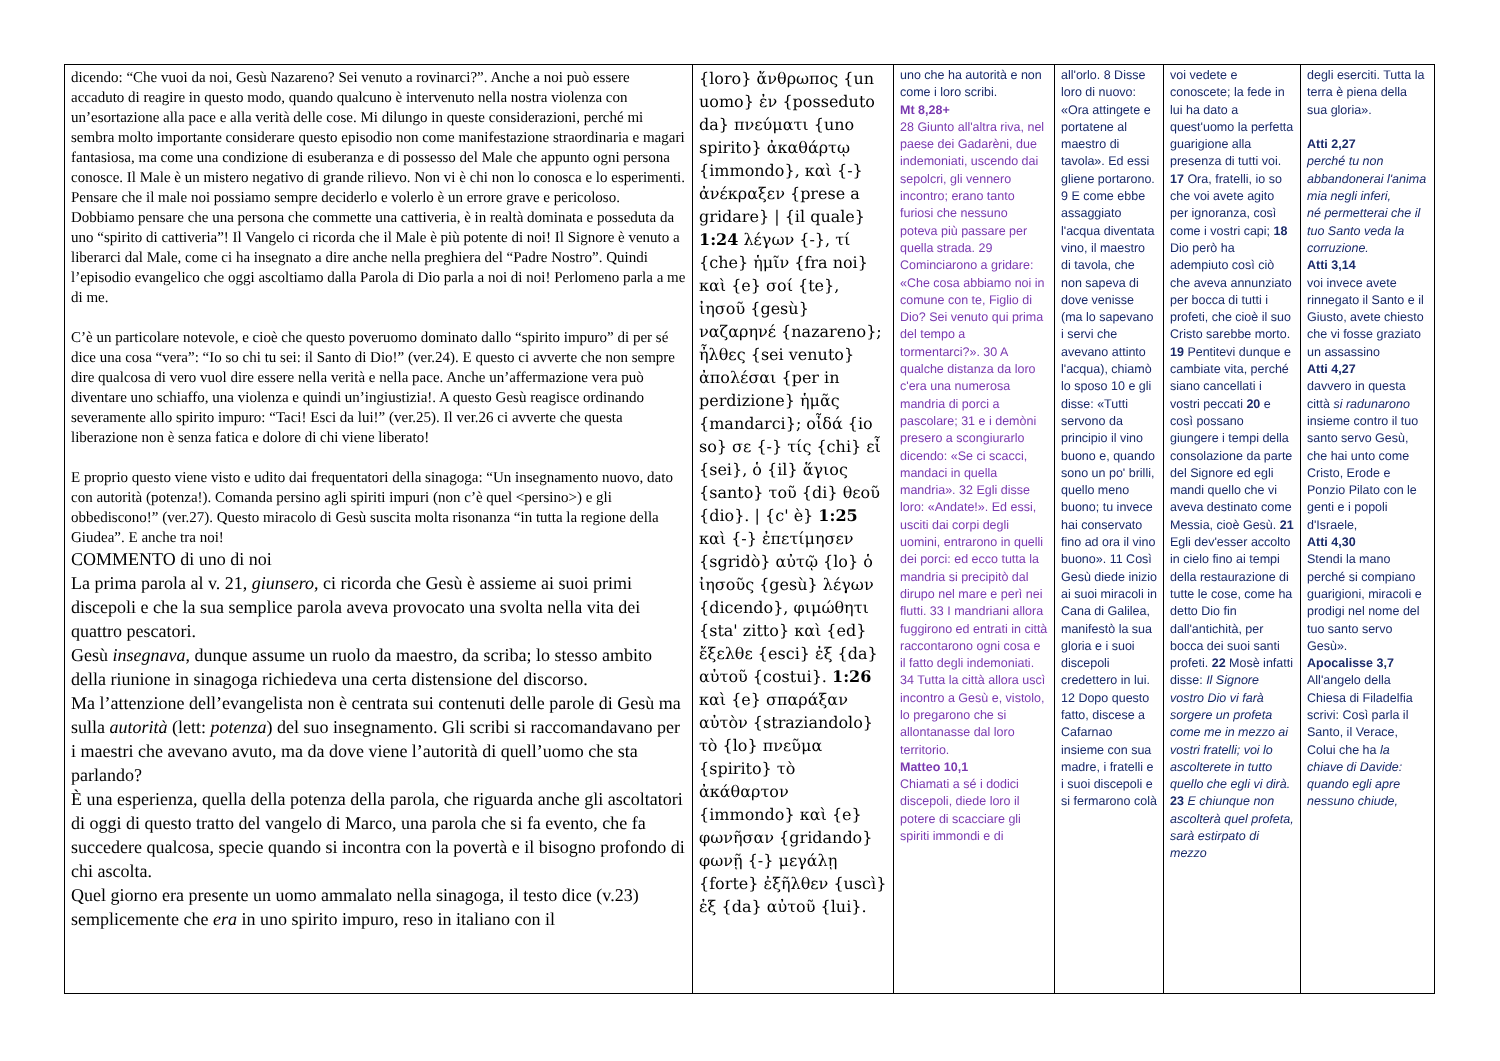| dicendo: “Che vuoi da noi, Gesù Nazareno? Sei venuto a rovinarci?”. Anche a noi può essere accaduto di reagire in questo modo, quando qualcuno è intervenuto nella nostra violenza con un’esortazione alla pace e alla verità delle cose. Mi dilungo in queste considerazioni, perché mi sembra molto importante considerare questo episodio non come manifestazione straordinaria e magari fantasiosa, ma come una condizione di esuberanza e di possesso del Male che appunto ogni persona conosce. Il Male è un mistero negativo di grande rilievo. Non vi è chi non lo conosca e lo esperimenti. Pensare che il male noi possiamo sempre deciderlo e volerlo è un errore grave e pericoloso. Dobbiamo pensare che una persona che commette una cattiveria, è in realtà dominata e posseduta da uno “spirito di cattiveria”! Il Vangelo ci ricorda che il Male è più potente di noi! Il Signore è venuto a liberarci dal Male, come ci ha insegnato a dire anche nella preghiera del “Padre Nostro”. Quindi l’episodio evangelico che oggi ascoltiamo dalla Parola di Dio parla a noi di noi! Perlomeno parla a me di me. C’è un particolare notevole, e cioè che questo poveruomo dominato dallo “spirito impuro” di per sé dice una cosa “vera”: “Io so chi tu sei: il Santo di Dio!” (ver.24). E questo ci avverte che non sempre dire qualcosa di vero vuol dire essere nella verità e nella pace. Anche un’affermazione vera può diventare uno schiaffo, una violenza e quindi un’ingiustizia!. A questo Gesù reagisce ordinando severamente allo spirito impuro: “Taci! Esci da lui!” (ver.25). Il ver.26 ci avverte che questa liberazione non è senza fatica e dolore di chi viene liberato! E proprio questo viene visto e udito dai frequentatori della sinagoga: “Un insegnamento nuovo, dato con autorità (potenza!). Comanda persino agli spiriti impuri (non c’è quel <persino>) e gli obbediscono!” (ver.27). Questo miracolo di Gesù suscita molta risonanza “in tutta la regione della Giudea”. E anche tra noi! COMMENTO di uno di noi La prima parola al v. 21, giunsero , ci ricorda che Gesù è assieme ai suoi primi discepoli e che la sua semplice parola aveva provocato una svolta nella vita dei quattro pescatori. Gesù insegnava , dunque assume un ruolo da maestro, da scriba; lo stesso ambito della riunione in sinagoga richiedeva una certa distensione del discorso. Ma l’attenzione dell’evangelista non è centrata sui contenuti delle parole di Gesù ma sulla autorità (lett: potenza ) del suo insegnamento. Gli scribi si raccomandavano per i maestri che avevano avuto, ma da dove viene l’autorità di quell’uomo che sta parlando? È una esperienza, quella della potenza della parola, che riguarda anche gli ascoltatori di oggi di questo tratto del vangelo di Marco, una parola che si fa evento, che fa succedere qualcosa, specie quando si incontra con la povertà e il bisogno profondo di chi ascolta. Quel giorno era presente un uomo ammalato nella sinagoga, il testo dice (v.23) semplicemente che era in uno spirito impuro, reso in italiano con il | {loro} ἄνθρωπος {un uomo} ἐν {posseduto da} πνεύματι {uno spirito} ἀκαθάρτῳ {immondo}, καὶ {-} ἀνέκραξεν {prese a gridare} / {il quale} 1:24 λέγων {-}, τί {che} ἡμῖν {fra noi} καὶ {e} σοί {te}, ἰησοῦ {gesù} ναζαρηνέ {nazareno}; ἦλθες {sei venuto} ἀπολέσαι {per in perdizione} ἡμᾶς {mandarci}; οἶδά {io so} σε {-} τίς {chi} εἶ {sei}, ὁ {il} ἅγιος {santo} τοῦ {di} θεοῦ {dio}. / {c' è} 1:25 καὶ {-} ἐπετίμησεν {sgridò} αὐτῷ {lo} ὁ ἰησοῦς {gesù} λέγων {dicendo}, φιμώθητι {sta' zitto} καὶ {ed} ἔξελθε {esci} ἐξ {da} αὐτοῦ {costui}. 1:26 καὶ {e} σπαράξαν αὐτὸν {straziandolo} τὸ {lo} πνεῦμα {spirito} τὸ ἀκάθαρτον {immondo} καὶ {e} φωνῆσαν {gridando} φωνῇ {-} μεγάλῃ {forte} ἐξῆλθεν {uscì} ἐξ {da} αὐτοῦ {lui}. | uno che ha autorità e non come i loro scribi. Mt 8,28+ 28 Giunto all'altra riva, nel paese dei Gadarèni, due indemoniati, uscendo dai sepolcri, gli vennero incontro; erano tanto furiosi che nessuno poteva più passare per quella strada. 29 Cominciarono a gridare: «Che cosa abbiamo noi in comune con te, Figlio di Dio? Sei venuto qui prima del tempo a tormentarci?». 30 A qualche distanza da loro c'era una numerosa mandria di porci a pascolare; 31 e i demòni presero a scongiurarlo dicendo: «Se ci scacci, mandaci in quella mandria». 32 Egli disse loro: «Andate!». Ed essi, usciti dai corpi degli uomini, entrarono in quelli dei porci: ed ecco tutta la mandria si precipitò dal dirupo nel mare e perì nei flutti. 33 I mandriani allora fuggirono ed entrati in città raccontarono ogni cosa e il fatto degli indemoniati. 34 Tutta la città allora uscì incontro a Gesù e, vistolo, lo pregarono che si allontanasse dal loro territorio. Matteo 10,1 Chiamati a sé i dodici discepoli, diede loro il potere di scacciare gli spiriti immondi e di | all'orlo. 8 Disse loro di nuovo: «Ora attingete e portatene al maestro di tavola». Ed essi gliene portarono. 9 E come ebbe assaggiato l'acqua diventata vino, il maestro di tavola, che non sapeva di dove venisse (ma lo sapevano i servi che avevano attinto l'acqua), chiamò lo sposo 10 e gli disse: «Tutti servono da principio il vino buono e, quando sono un po' brilli, quello meno buono; tu invece hai conservato fino ad ora il vino buono». 11 Così Gesù diede inizio ai suoi miracoli in Cana di Galilea, manifestò la sua gloria e i suoi discepoli credettero in lui. 12 Dopo questo fatto, discese a Cafarnao insieme con sua madre, i fratelli e i suoi discepoli e si fermarono colà | voi vedete e conoscete; la fede in lui ha dato a quest'uomo la perfetta guarigione alla presenza di tutti voi. 17 Ora, fratelli, io so che voi avete agito per ignoranza, così come i vostri capi; 18 Dio però ha adempiuto così ciò che aveva annunziato per bocca di tutti i profeti, che cioè il suo Cristo sarebbe morto. 19 Pentitevi dunque e cambiate vita, perché siano cancellati i vostri peccati 20 e così possano giungere i tempi della consolazione da parte del Signore ed egli mandi quello che vi aveva destinato come Messia, cioè Gesù. 21 Egli dev'esser accolto in cielo fino ai tempi della restaurazione di tutte le cose, come ha detto Dio fin dall'antichità, per bocca dei suoi santi profeti. 22 Mosè infatti disse: Il Signore vostro Dio vi farà sorgere un profeta come me in mezzo ai vostri fratelli; voi lo ascolterete in tutto quello che egli vi dirà. 23 E chiunque non ascolterà quel profeta, sarà estirpato di mezzo | degli eserciti. Tutta la terra è piena della sua gloria». Atti 2,27 perché tu non abbandonerai l'anima mia negli inferi, né permetterai che il tuo Santo veda la corruzione. Atti 3,14 voi invece avete rinnegato il Santo e il Giusto, avete chiesto che vi fosse graziato un assassino Atti 4,27 davvero in questa città si radunarono insieme contro il tuo santo servo Gesù, che hai unto come Cristo, Erode e Ponzio Pilato con le genti e i popoli d'Israele, Atti 4,30 Stendi la mano perché si compiano guarigioni, miracoli e prodigi nel nome del tuo santo servo Gesù». Apocalisse 3,7 All'angelo della Chiesa di Filadelfia scrivi: Così parla il Santo, il Verace, Colui che ha la chiave di Davide: quando egli apre nessuno chiude, |